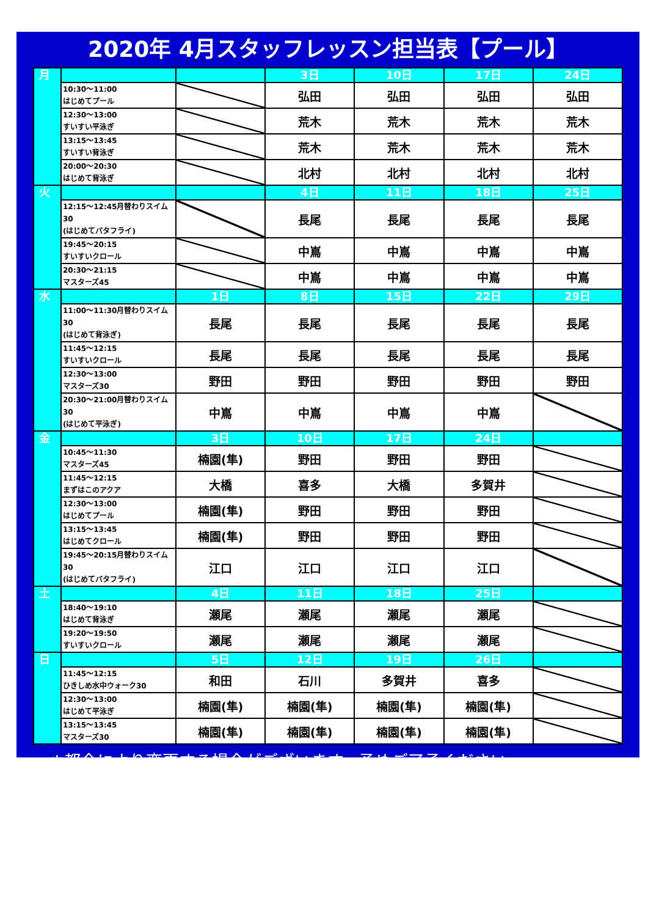2020年 4月スタッフレッスン担当表【プール】
| 月 | | | 3日 | 10日 | 17日 | 24日 |
| | 10:30～11:00 はじめてプール | | 弘田 | 弘田 | 弘田 | 弘田 |
| | 12:30～13:00 すいすい平泳ぎ | | 荒木 | 荒木 | 荒木 | 荒木 |
| | 13:15～13:45 すいすい背泳ぎ | | 荒木 | 荒木 | 荒木 | 荒木 |
| | 20:00～20:30 はじめて背泳ぎ | | 北村 | 北村 | 北村 | 北村 |
| 火 | | | 4日 | 11日 | 18日 | 25日 |
| | 12:15～12:45月替わりスイム30 (はじめてバタフライ) | | 長尾 | 長尾 | 長尾 | 長尾 |
| | 19:45～20:15 すいすいクロール | | 中嶌 | 中嶌 | 中嶌 | 中嶌 |
| | 20:30～21:15 マスターズ45 | | 中嶌 | 中嶌 | 中嶌 | 中嶌 |
| 水 | | 1日 | 8日 | 15日 | 22日 | 29日 |
| | 11:00～11:30月替わりスイム30 (はじめて背泳ぎ) | 長尾 | 長尾 | 長尾 | 長尾 | 長尾 |
| | 11:45～12:15 すいすいクロール | 長尾 | 長尾 | 長尾 | 長尾 | 長尾 |
| | 12:30～13:00 マスターズ30 | 野田 | 野田 | 野田 | 野田 | 野田 |
| | 20:30～21:00月替わりスイム30 (はじめて平泳ぎ) | 中嶌 | 中嶌 | 中嶌 | 中嶌 | |
| 金 | | 3日 | 10日 | 17日 | 24日 | |
| | 10:45～11:30 マスターズ45 | 楠園(隼) | 野田 | 野田 | 野田 | |
| | 11:45～12:15 まずはこのアクア | 大橋 | 喜多 | 大橋 | 多賀井 | |
| | 12:30～13:00 はじめてプール | 楠園(隼) | 野田 | 野田 | 野田 | |
| | 13:15～13:45 はじめてクロール | 楠園(隼) | 野田 | 野田 | 野田 | |
| | 19:45～20:15月替わりスイム30 (はじめてバタフライ) | 江口 | 江口 | 江口 | 江口 | |
| 土 | | 4日 | 11日 | 18日 | 25日 | |
| | 18:40～19:10 はじめて背泳ぎ | 瀬尾 | 瀬尾 | 瀬尾 | 瀬尾 | |
| | 19:20～19:50 すいすいクロール | 瀬尾 | 瀬尾 | 瀬尾 | 瀬尾 | |
| 日 | | 5日 | 12日 | 19日 | 26日 | |
| | 11:45～12:15 ひきしめ水中ウォーク30 | 和田 | 石川 | 多賀井 | 喜多 | |
| | 12:30～13:00 はじめて平泳ぎ | 楠園(隼) | 楠園(隼) | 楠園(隼) | 楠園(隼) | |
| | 13:15～13:45 マスターズ30 | 楠園(隼) | 楠園(隼) | 楠園(隼) | 楠園(隼) | |
※都合により変更する場合がございます。予めご了承ください。